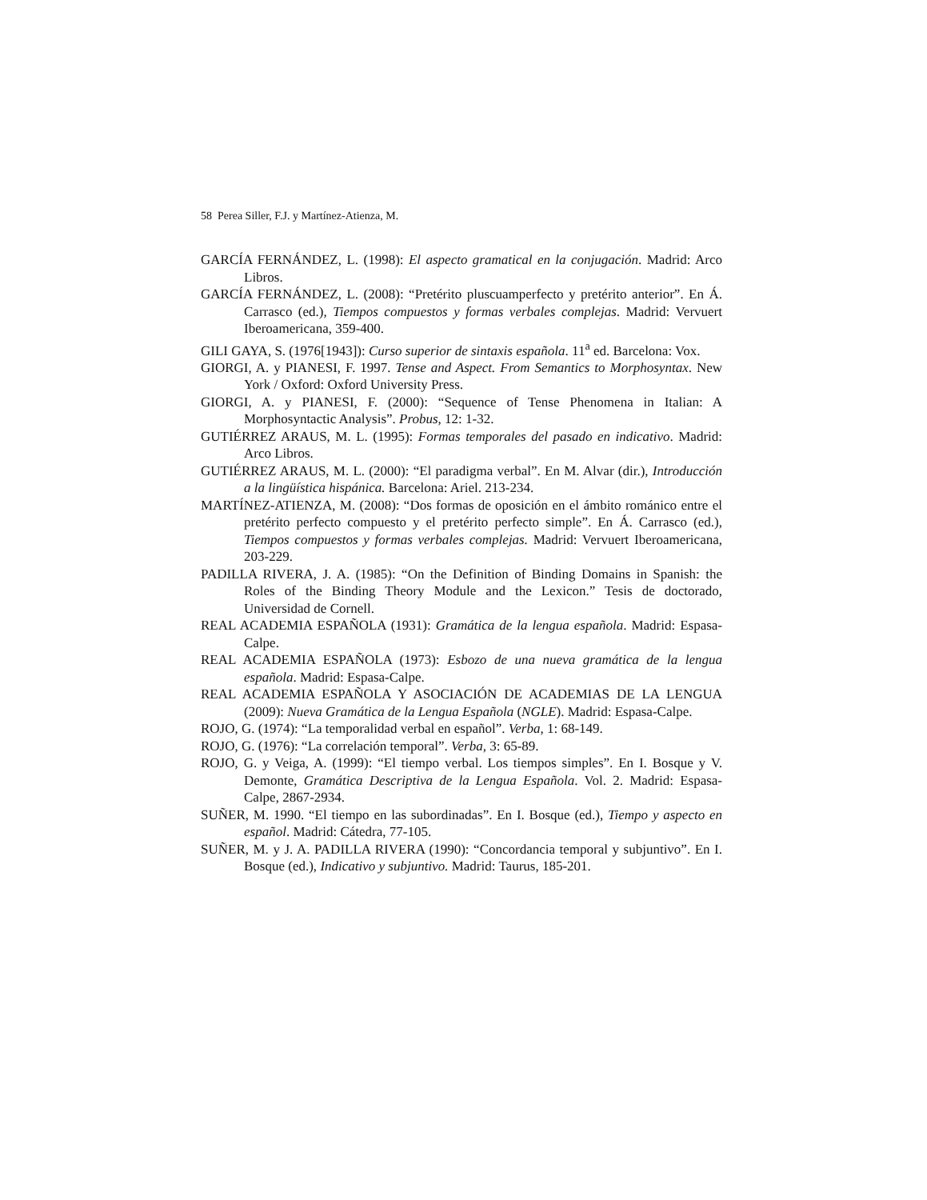58 Perea Siller, F.J. y Martínez-Atienza, M.
GARCÍA FERNÁNDEZ, L. (1998): El aspecto gramatical en la conjugación. Madrid: Arco Libros.
GARCÍA FERNÁNDEZ, L. (2008): “Pretérito pluscuamperfecto y pretérito anterior”. En Á. Carrasco (ed.), Tiempos compuestos y formas verbales complejas. Madrid: Vervuert Iberoamericana, 359-400.
GILI GAYA, S. (1976[1943]): Curso superior de sintaxis española. 11<sup>a</sup> ed. Barcelona: Vox.
GIORGI, A. y PIANESI, F. 1997. Tense and Aspect. From Semantics to Morphosyntax. New York / Oxford: Oxford University Press.
GIORGI, A. y PIANESI, F. (2000): “Sequence of Tense Phenomena in Italian: A Morphosyntactic Analysis”. Probus, 12: 1-32.
GUTIÉRREZ ARAUS, M. L. (1995): Formas temporales del pasado en indicativo. Madrid: Arco Libros.
GUTIÉRREZ ARAUS, M. L. (2000): “El paradigma verbal”. En M. Alvar (dir.), Introducción a la lingüística hispánica. Barcelona: Ariel. 213-234.
MARTÍNEZ-ATIENZA, M. (2008): “Dos formas de oposición en el ámbito románico entre el pretérito perfecto compuesto y el pretérito perfecto simple”. En Á. Carrasco (ed.), Tiempos compuestos y formas verbales complejas. Madrid: Vervuert Iberoamericana, 203-229.
PADILLA RIVERA, J. A. (1985): “On the Definition of Binding Domains in Spanish: the Roles of the Binding Theory Module and the Lexicon.” Tesis de doctorado, Universidad de Cornell.
REAL ACADEMIA ESPAÑOLA (1931): Gramática de la lengua española. Madrid: Espasa-Calpe.
REAL ACADEMIA ESPAÑOLA (1973): Esbozo de una nueva gramática de la lengua española. Madrid: Espasa-Calpe.
REAL ACADEMIA ESPAÑOLA Y ASOCIACIÓN DE ACADEMIAS DE LA LENGUA (2009): Nueva Gramática de la Lengua Española (NGLE). Madrid: Espasa-Calpe.
ROJO, G. (1974): “La temporalidad verbal en español”. Verba, 1: 68-149.
ROJO, G. (1976): “La correlación temporal”. Verba, 3: 65-89.
ROJO, G. y Veiga, A. (1999): “El tiempo verbal. Los tiempos simples”. En I. Bosque y V. Demonte, Gramática Descriptiva de la Lengua Española. Vol. 2. Madrid: Espasa-Calpe, 2867-2934.
SUÑER, M. 1990. “El tiempo en las subordinadas”. En I. Bosque (ed.), Tiempo y aspecto en español. Madrid: Cátedra, 77-105.
SUÑER, M. y J. A. PADILLA RIVERA (1990): “Concordancia temporal y subjuntivo”. En I. Bosque (ed.), Indicativo y subjuntivo. Madrid: Taurus, 185-201.